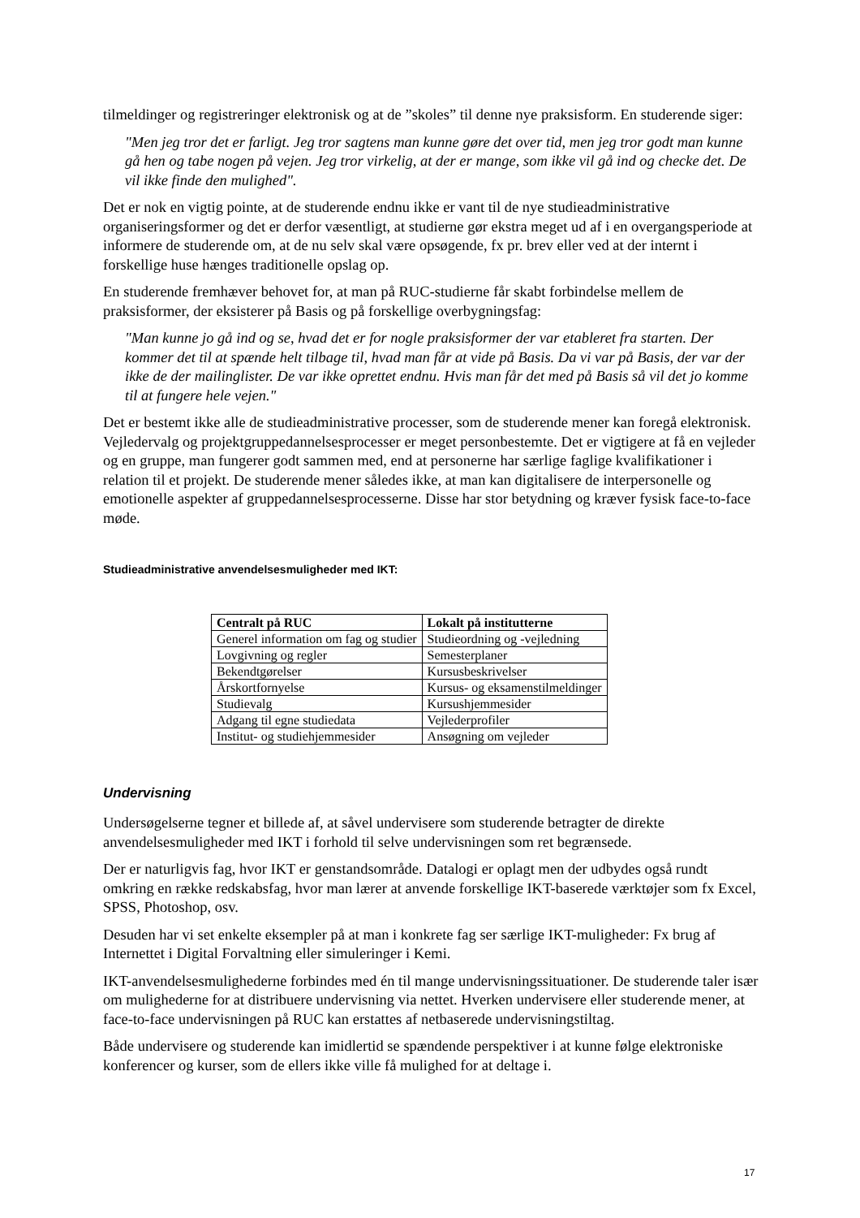tilmeldinger og registreringer elektronisk og at de ”skoles” til denne nye praksisform. En studerende siger:
"Men jeg tror det er farligt. Jeg tror sagtens man kunne gøre det over tid, men jeg tror godt man kunne gå hen og tabe nogen på vejen. Jeg tror virkelig, at der er mange, som ikke vil gå ind og checke det. De vil ikke finde den mulighed".
Det er nok en vigtig pointe, at de studerende endnu ikke er vant til de nye studieadministrative organiseringsformer og det er derfor væsentligt, at studierne gør ekstra meget ud af i en overgangsperiode at informere de studerende om, at de nu selv skal være opsøgende, fx pr. brev eller ved at der internt i forskellige huse hænges traditionelle opslag op.
En studerende fremhæver behovet for, at man på RUC-studierne får skabt forbindelse mellem de praksisformer, der eksisterer på Basis og på forskellige overbygningsfag:
"Man kunne jo gå ind og se, hvad det er for nogle praksisformer der var etableret fra starten. Der kommer det til at spænde helt tilbage til, hvad man får at vide på Basis. Da vi var på Basis, der var der ikke de der mailinglister. De var ikke oprettet endnu. Hvis man får det med på Basis så vil det jo komme til at fungere hele vejen."
Det er bestemt ikke alle de studieadministrative processer, som de studerende mener kan foregå elektronisk. Vejledervalg og projektgruppedannelsesprocesser er meget personbestemte. Det er vigtigere at få en vejleder og en gruppe, man fungerer godt sammen med, end at personerne har særlige faglige kvalifikationer i relation til et projekt. De studerende mener således ikke, at man kan digitalisere de interpersonelle og emotionelle aspekter af gruppedannelsesprocesserne. Disse har stor betydning og kræver fysisk face-to-face møde.
Studieadministrative anvendelsesmuligheder med IKT:
| Centralt på RUC | Lokalt på institutterne |
| --- | --- |
| Generel information om fag og studier | Studieordning og -vejledning |
| Lovgivning og regler | Semesterplaner |
| Bekendtgørelser | Kursusbeskrivelser |
| Årskortfornyelse | Kursus- og eksamenstilmeldinger |
| Studievalg | Kursushjemmesider |
| Adgang til egne studiedata | Vejlederprofiler |
| Institut- og studiehjemmesider | Ansøgning om vejleder |
Undervisning
Undersøgelserne tegner et billede af, at såvel undervisere som studerende betragter de direkte anvendelsesmuligheder med IKT i forhold til selve undervisningen som ret begrænsede.
Der er naturligvis fag, hvor IKT er genstandsområde. Datalogi er oplagt men der udbydes også rundt omkring en række redskabsfag, hvor man lærer at anvende forskellige IKT-baserede værktøjer som fx Excel, SPSS, Photoshop, osv.
Desuden har vi set enkelte eksempler på at man i konkrete fag ser særlige IKT-muligheder: Fx brug af Internettet i Digital Forvaltning eller simuleringer i Kemi.
IKT-anvendelsesmulighederne forbindes med én til mange undervisningssituationer. De studerende taler især om mulighederne for at distribuere undervisning via nettet. Hverken undervisere eller studerende mener, at face-to-face undervisningen på RUC kan erstattes af netbaserede undervisningstiltag.
Både undervisere og studerende kan imidlertid se spændende perspektiver i at kunne følge elektroniske konferencer og kurser, som de ellers ikke ville få mulighed for at deltage i.
17